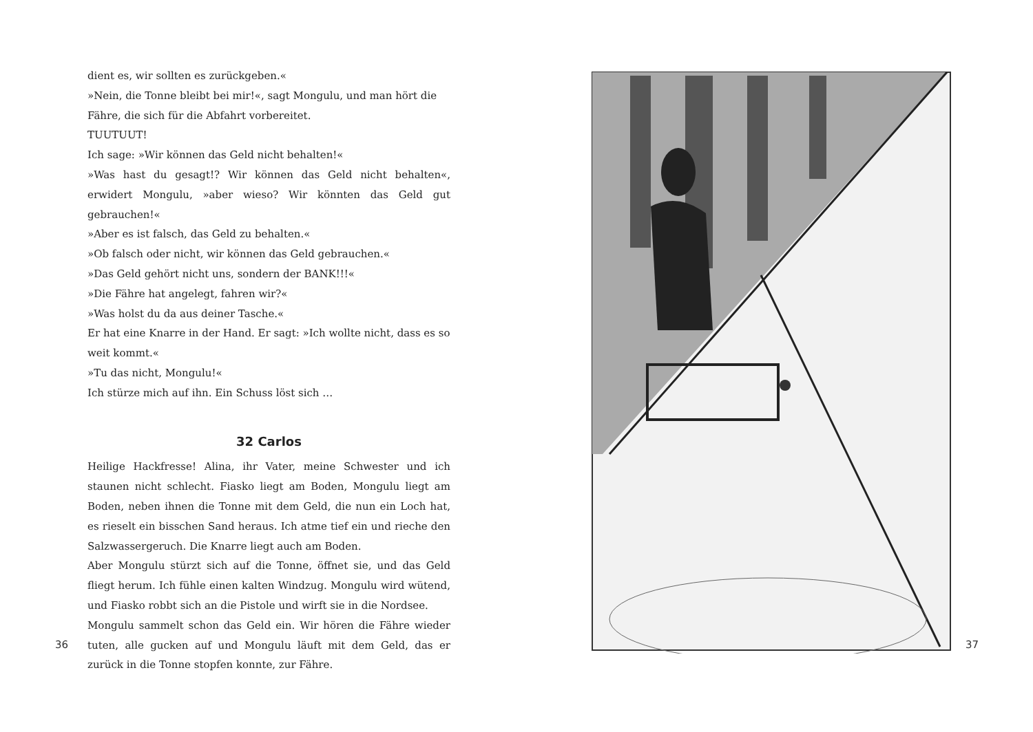dient es, wir sollten es zurückgeben.«
»Nein, die Tonne bleibt bei mir!«, sagt Mongulu, und man hört die Fähre, die sich für die Abfahrt vorbereitet.
TUUTUUT!
Ich sage: »Wir können das Geld nicht behalten!«
»Was hast du gesagt!? Wir können das Geld nicht behalten«, erwidert Mongulu, »aber wieso? Wir könnten das Geld gut gebrauchen!«
»Aber es ist falsch, das Geld zu behalten.«
»Ob falsch oder nicht, wir können das Geld gebrauchen.«
»Das Geld gehört nicht uns, sondern der BANK!!!«
»Die Fähre hat angelegt, fahren wir?«
»Was holst du da aus deiner Tasche.«
Er hat eine Knarre in der Hand. Er sagt: »Ich wollte nicht, dass es so weit kommt.«
»Tu das nicht, Mongulu!«
Ich stürze mich auf ihn. Ein Schuss löst sich …
32 Carlos
Heilige Hackfresse! Alina, ihr Vater, meine Schwester und ich staunen nicht schlecht. Fiasko liegt am Boden, Mongulu liegt am Boden, neben ihnen die Tonne mit dem Geld, die nun ein Loch hat, es rieselt ein bisschen Sand heraus. Ich atme tief ein und rieche den Salzwassergeruch. Die Knarre liegt auch am Boden.
Aber Mongulu stürzt sich auf die Tonne, öffnet sie, und das Geld fliegt herum. Ich fühle einen kalten Windzug. Mongulu wird wütend, und Fiasko robbt sich an die Pistole und wirft sie in die Nordsee.
Mongulu sammelt schon das Geld ein. Wir hören die Fähre wieder tuten, alle gucken auf und Mongulu läuft mit dem Geld, das er zurück in die Tonne stopfen konnte, zur Fähre.
36
37